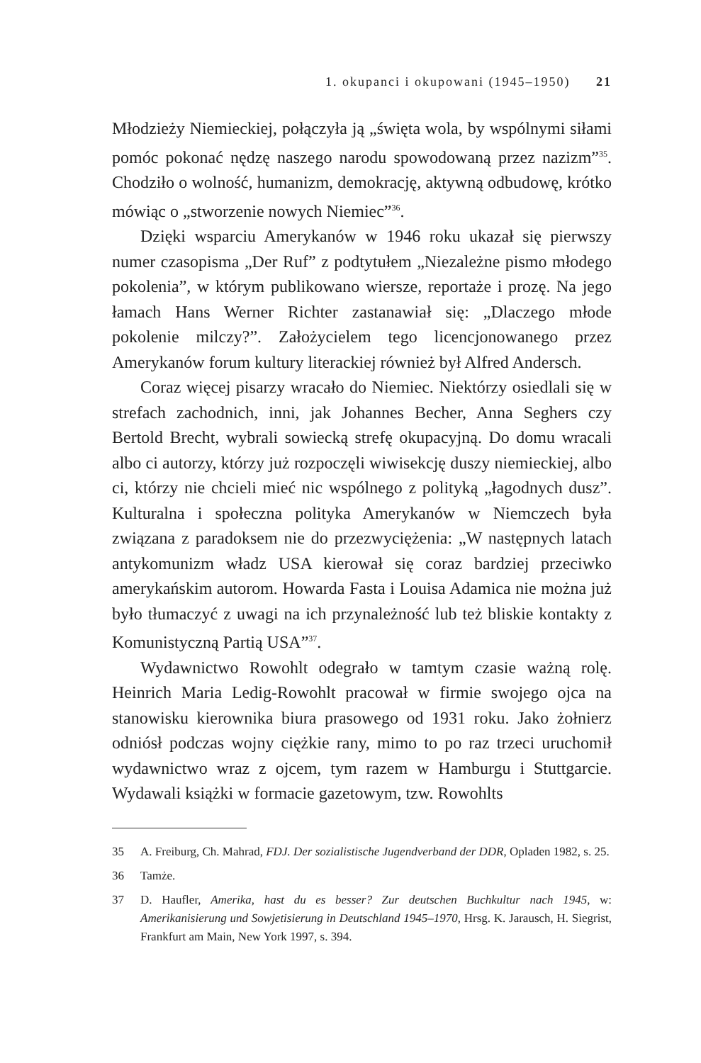1. okupanci i okupowani (1945–1950) 21
Młodzieży Niemieckiej, połączyła ją „święta wola, by wspólnymi siłami pomóc pokonać nędzę naszego narodu spowodowaną przez nazizm”<sup>35</sup>. Chodziło o wolność, humanizm, demokrację, aktywną odbudowę, krótko mówiąc o „stworzenie nowych Niemiec”<sup>36</sup>.
Dzięki wsparciu Amerykanów w 1946 roku ukazał się pierwszy numer czasopisma „Der Ruf” z podtytułem „Niezależne pismo młodego pokolenia”, w którym publikowano wiersze, reportaże i prozę. Na jego łamach Hans Werner Richter zastanawiał się: „Dlaczego młode pokolenie milczy?”. Założycielem tego licencjonowanego przez Amerykanów forum kultury literackiej również był Alfred Andersch.
Coraz więcej pisarzy wracało do Niemiec. Niektórzy osiedlali się w strefach zachodnich, inni, jak Johannes Becher, Anna Seghers czy Bertold Brecht, wybrali sowiecką strefę okupacyjną. Do domu wracali albo ci autorzy, którzy już rozpoczęli wiwisekcję duszy niemieckiej, albo ci, którzy nie chcieli mieć nic wspólnego z polityką „łagodnych dusz”. Kulturalna i społeczna polityka Amerykanów w Niemczech była związana z paradoksem nie do przezwyciężenia: „W następnych latach antykomunizm władz USA kierował się coraz bardziej przeciwko amerykańskim autorom. Howarda Fasta i Louisa Adamica nie można już było tłumaczyć z uwagi na ich przynależność lub też bliskie kontakty z Komunistyczną Partią USA”<sup>37</sup>.
Wydawnictwo Rowohlt odegrało w tamtym czasie ważną rolę. Heinrich Maria Ledig-Rowohlt pracował w firmie swojego ojca na stanowisku kierownika biura prasowego od 1931 roku. Jako żołnierz odniósł podczas wojny ciężkie rany, mimo to po raz trzeci uruchomił wydawnictwo wraz z ojcem, tym razem w Hamburgu i Stuttgarcie. Wydawali książki w formacie gazetowym, tzw. Rowohlts
35 A. Freiburg, Ch. Mahrad, FDJ. Der sozialistische Jugendverband der DDR, Opladen 1982, s. 25.
36 Tamże.
37 D. Haufler, Amerika, hast du es besser? Zur deutschen Buchkultur nach 1945, w: Amerikanisierung und Sowjetisierung in Deutschland 1945–1970, Hrsg. K. Jarausch, H. Siegrist, Frankfurt am Main, New York 1997, s. 394.